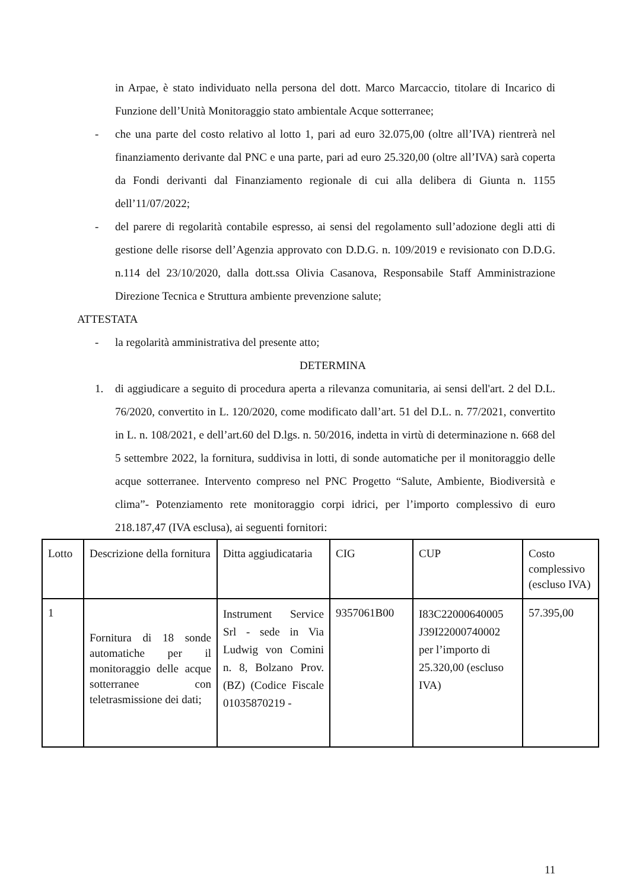in Arpae, è stato individuato nella persona del dott. Marco Marcaccio, titolare di Incarico di Funzione dell’Unità Monitoraggio stato ambientale Acque sotterranee;
- che una parte del costo relativo al lotto 1, pari ad euro 32.075,00 (oltre all’IVA) rientrerà nel finanziamento derivante dal PNC e una parte, pari ad euro 25.320,00 (oltre all’IVA) sarà coperta da Fondi derivanti dal Finanziamento regionale di cui alla delibera di Giunta n. 1155 dell’11/07/2022;
- del parere di regolarità contabile espresso, ai sensi del regolamento sull’adozione degli atti di gestione delle risorse dell’Agenzia approvato con D.D.G. n. 109/2019 e revisionato con D.D.G. n.114 del 23/10/2020, dalla dott.ssa Olivia Casanova, Responsabile Staff Amministrazione Direzione Tecnica e Struttura ambiente prevenzione salute;
ATTESTATA
- la regolarità amministrativa del presente atto;
DETERMINA
1. di aggiudicare a seguito di procedura aperta a rilevanza comunitaria, ai sensi dell'art. 2 del D.L. 76/2020, convertito in L. 120/2020, come modificato dall’art. 51 del D.L. n. 77/2021, convertito in L. n. 108/2021, e dell’art.60 del D.lgs. n. 50/2016, indetta in virtù di determinazione n. 668 del 5 settembre 2022, la fornitura, suddivisa in lotti, di sonde automatiche per il monitoraggio delle acque sotterranee. Intervento compreso nel PNC Progetto “Salute, Ambiente, Biodiversità e clima”- Potenziamento rete monitoraggio corpi idrici, per l’importo complessivo di euro 218.187,47 (IVA esclusa), ai seguenti fornitori:
| Lotto | Descrizione della fornitura | Ditta aggiudicataria | CIG | CUP | Costo complessivo (escluso IVA) |
| 1 | Fornitura di 18 sonde automatiche per il monitoraggio delle acque sotterranee con teletrasmissione dei dati; | Instrument Service Srl - sede in Via Ludwig von Comini n. 8, Bolzano Prov. (BZ) (Codice Fiscale 01035870219 - | 9357061B00 | I83C22000640005 J39I22000740002 per l’importo di 25.320,00 (escluso IVA) | 57.395,00 |
11